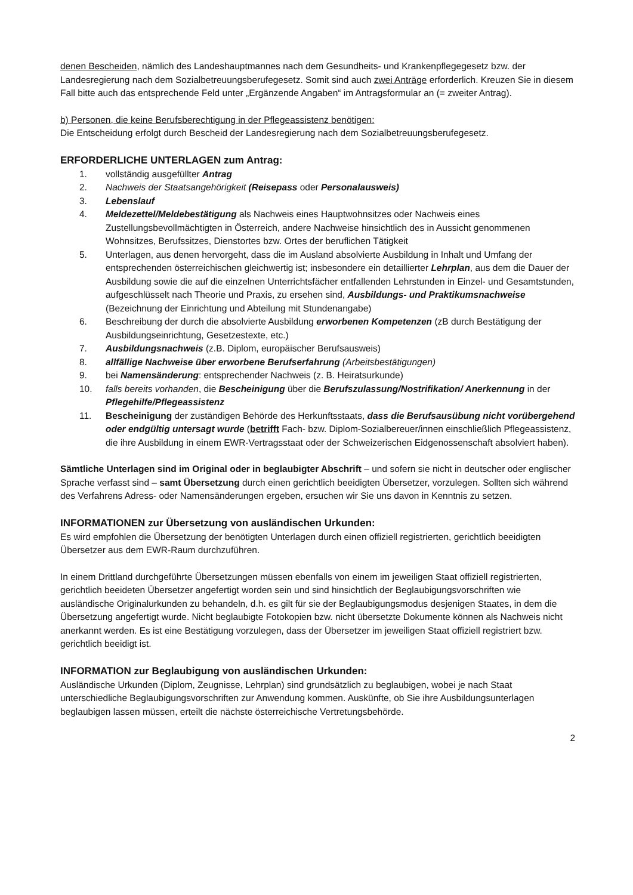denen Bescheiden, nämlich des Landeshauptmannes nach dem Gesundheits- und Krankenpflegegesetz bzw. der Landesregierung nach dem Sozialbetreuungsberufegesetz. Somit sind auch zwei Anträge erforderlich. Kreuzen Sie in diesem Fall bitte auch das entsprechende Feld unter „Ergänzende Angaben“ im Antragsformular an (= zweiter Antrag).
b) Personen, die keine Berufsberechtigung in der Pflegeassistenz benötigen:
Die Entscheidung erfolgt durch Bescheid der Landesregierung nach dem Sozialbetreuungsberufegesetz.
ERFORDERLICHE UNTERLAGEN zum Antrag:
1. vollständig ausgefüllter Antrag
2. Nachweis der Staatsangehörigkeit (Reisepass oder Personalausweis)
3. Lebenslauf
4. Meldezettel/Meldebestätigung als Nachweis eines Hauptwohnsitzes oder Nachweis eines Zustellungsbevollmächtigten in Österreich, andere Nachweise hinsichtlich des in Aussicht genommenen Wohnsitzes, Berufssitzes, Dienstortes bzw. Ortes der beruflichen Tätigkeit
5. Unterlagen, aus denen hervorgeht, dass die im Ausland absolvierte Ausbildung in Inhalt und Umfang der entsprechenden österreichischen gleichwertig ist; insbesondere ein detaillierter Lehrplan, aus dem die Dauer der Ausbildung sowie die auf die einzelnen Unterrichtsfächer entfallenden Lehrstunden in Einzel- und Gesamtstunden, aufgeschlüsselt nach Theorie und Praxis, zu ersehen sind, Ausbildungs- und Praktikumsnachweise (Bezeichnung der Einrichtung und Abteilung mit Stundenangabe)
6. Beschreibung der durch die absolvierte Ausbildung erworbenen Kompetenzen (zB durch Bestätigung der Ausbildungseinrichtung, Gesetzestexte, etc.)
7. Ausbildungsnachweis (z.B. Diplom, europäischer Berufsausweis)
8. allfällige Nachweise über erworbene Berufserfahrung (Arbeitsbestätigungen)
9. bei Namensänderung: entsprechender Nachweis (z. B. Heiratsurkunde)
10. falls bereits vorhanden, die Bescheinigung über die Berufszulassung/Nostrifikation/ Anerkennung in der Pflegehilfe/Pflegeassistenz
11. Bescheinigung der zuständigen Behörde des Herkunftsstaats, dass die Berufsausübung nicht vorübergehend oder endgültig untersagt wurde (betrifft Fach- bzw. Diplom-Sozialbereuer/innen einschließlich Pflegeassistenz, die ihre Ausbildung in einem EWR-Vertragsstaat oder der Schweizerischen Eidgenossenschaft absolviert haben).
Sämtliche Unterlagen sind im Original oder in beglaubigter Abschrift – und sofern sie nicht in deutscher oder englischer Sprache verfasst sind – samt Übersetzung durch einen gerichtlich beeidigten Übersetzer, vorzulegen. Sollten sich während des Verfahrens Adress- oder Namensänderungen ergeben, ersuchen wir Sie uns davon in Kenntnis zu setzen.
INFORMATIONEN zur Übersetzung von ausländischen Urkunden:
Es wird empfohlen die Übersetzung der benötigten Unterlagen durch einen offiziell registrierten, gerichtlich beeidigten Übersetzer aus dem EWR-Raum durchzuführen.
In einem Drittland durchgeführte Übersetzungen müssen ebenfalls von einem im jeweiligen Staat offiziell registrierten, gerichtlich beeideten Übersetzer angefertigt worden sein und sind hinsichtlich der Beglaubigungsvorschriften wie ausländische Originalurkunden zu behandeln, d.h. es gilt für sie der Beglaubigungsmodus desjenigen Staates, in dem die Übersetzung angefertigt wurde. Nicht beglaubigte Fotokopien bzw. nicht übersetzte Dokumente können als Nachweis nicht anerkannt werden. Es ist eine Bestätigung vorzulegen, dass der Übersetzer im jeweiligen Staat offiziell registriert bzw. gerichtlich beeidigt ist.
INFORMATION zur Beglaubigung von ausländischen Urkunden:
Ausländische Urkunden (Diplom, Zeugnisse, Lehrplan) sind grundsätzlich zu beglaubigen, wobei je nach Staat unterschiedliche Beglaubigungsvorschriften zur Anwendung kommen. Auskünfte, ob Sie ihre Ausbildungsunterlagen beglaubigen lassen müssen, erteilt die nächste österreichische Vertretungsbehörde.
2